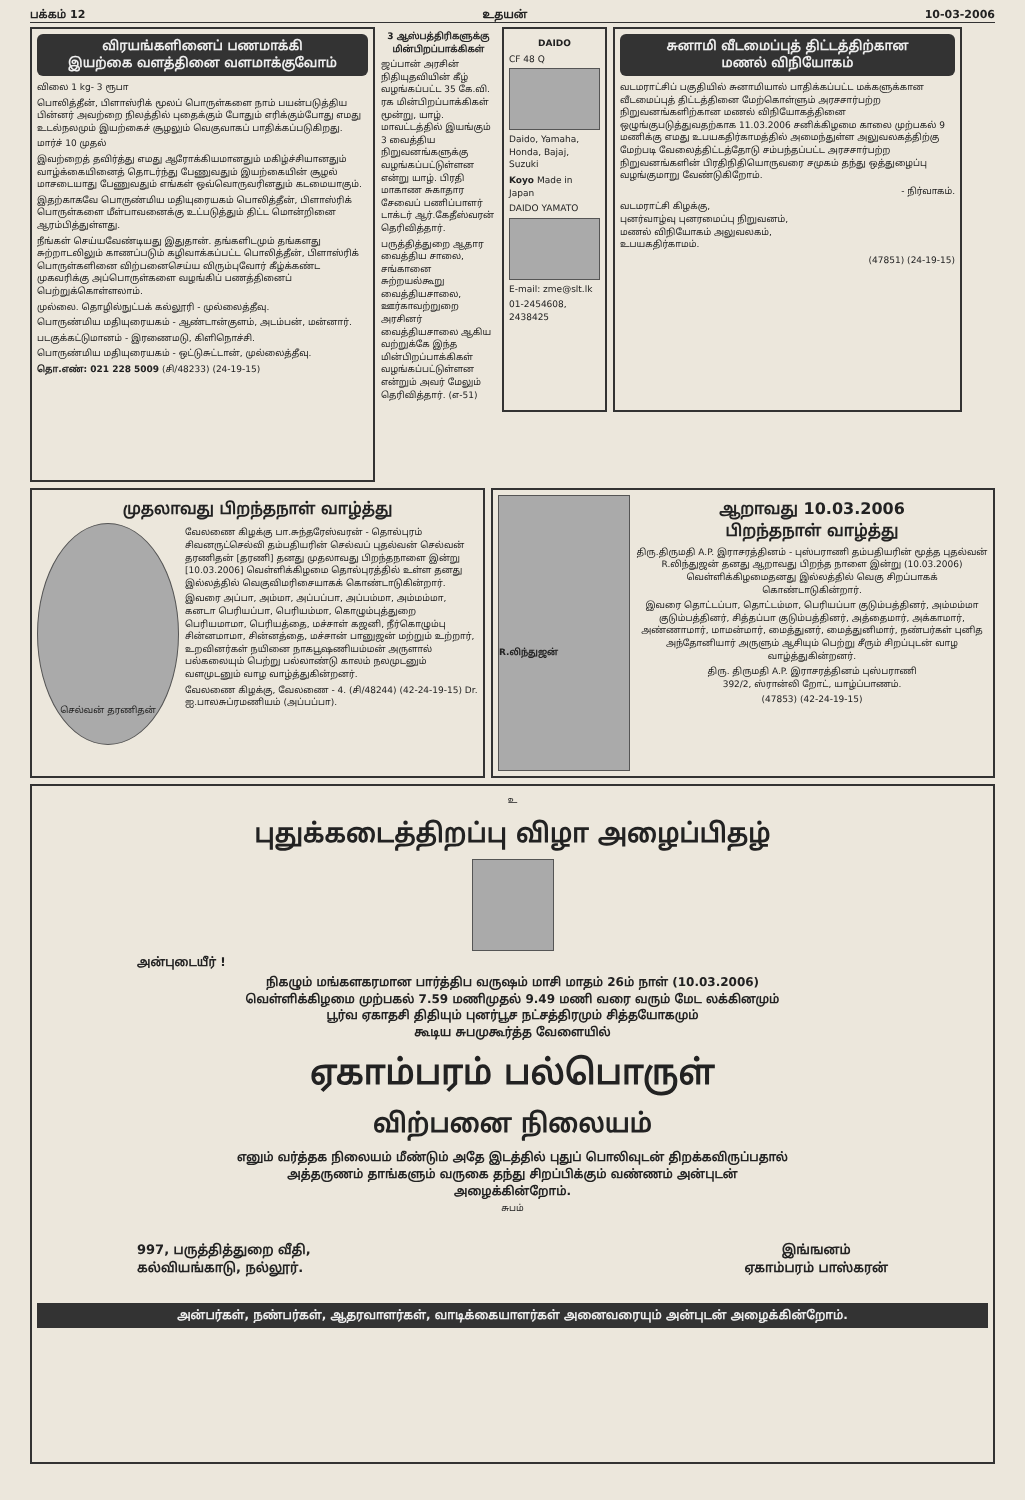பக்கம் 12 உதயன் 10-03-2006
விரயங்களினைப் பணமாக்கி
இயற்கை வளத்தினை வளமாக்குவோம்
விலை 1 kg- 3 ரூபா
பொலித்தீன், பிளாஸ்ரிக் மூலப் பொருள்களை நாம் பயன்படுத்திய பின்னர் அவற்றை நிலத்தில் புதைக்கும் போதும் எரிக்கும்போது எமது உடல்நலமும் இயற்கைச் சூழலும் வெகுவாகப் பாதிக்கப்படுகிறது.
மார்ச் 10 முதல்
இவற்றைத் தவிர்த்து எமது ஆரோக்கியமானதும் மகிழ்ச்சியானதும் வாழ்க்கையினைத் தொடர்ந்து பேணுவதும் இயற்கையின் சூழல் மாசடையாது பேணுவதும் எங்கள் ஒவ்வொருவரினதும் கடமையாகும்.
இதற்காகவே பொருண்மிய மதியுரையகம் பொலித்தீன், பிளாஸ்ரிக் பொருள்களை மீள்பாவனைக்கு உட்படுத்தும் திட்ட மொன்றினை ஆரம்பித்துள்ளது.
நீங்கள் செய்யவேண்டியது இதுதான். தங்களிடமும் தங்களது சுற்றாடலிலும் காணப்படும் கழிவாக்கப்பட்ட பொலித்தீன், பிளாஸ்ரிக் பொருள்களினை விற்பனைசெய்ய விரும்புவோர் கீழ்க்கண்ட முகவரிக்கு அப்பொருள்களை வழங்கிப் பணத்தினைப் பெற்றுக்கொள்ளலாம்.
முல்லை. தொழில்நுட்பக் கல்லூரி - முல்லைத்தீவு.
பொருண்மிய மதியுரையகம் - ஆண்டான்குளம், அடம்பன், மன்னார்.
படகுக்கட்டுமானம் - இரணைமடு, கிளிநொச்சி.
பொருண்மிய மதியுரையகம் - ஒட்டுசுட்டான், முல்லைத்தீவு.
தொ.எண்: 021 228 5009 (சி/48233) (24-19-15)
3 ஆஸ்பத்திரிகளுக்கு மின்பிறப்பாக்கிகள்
ஜப்பான் அரசின் நிதியுதவியின் கீழ் வழங்கப்பட்ட 35 கே.வி. ரக மின்பிறப்பாக்கிகள் மூன்று, யாழ். மாவட்டத்தில் இயங்கும் 3 வைத்திய நிறுவனங்களுக்கு வழங்கப்பட்டுள்ளன என்று யாழ். பிரதி மாகாண சுகாதார சேவைப் பணிப்பாளர் டாக்டர் ஆர்.கேதீஸ்வரன் தெரிவித்தார்.
பருத்தித்துறை ஆதார வைத்திய சாலை, சங்கானை சுற்றயல்கூறு வைத்தியசாலை, ஊர்காவற்றுறை அரசினர் வைத்தியசாலை ஆகிய வற்றுக்கே இந்த மின்பிறப்பாக்கிகள் வழங்கப்பட்டுள்ளன என்றும் அவர் மேலும் தெரிவித்தார். (எ-51)
DAIDO
CF 48 Q
Daido, Yamaha, Honda, Bajaj, Suzuki
Koyo Made in Japan
DAIDO YAMATO
E-mail: zme@slt.lk
01-2454608, 2438425
சுனாமி வீடமைப்புத் திட்டத்திற்கான
மணல் விநியோகம்
வடமராட்சிப் பகுதியில் சுனாமியால் பாதிக்கப்பட்ட மக்களுக்கான வீடமைப்புத் திட்டத்தினை மேற்கொள்ளும் அரசசார்பற்ற நிறுவனங்களிற்கான மணல் விநியோகத்தினை ஒழுங்குபடுத்துவதற்காக 11.03.2006 சனிக்கிழமை காலை முற்பகல் 9 மணிக்கு எமது உபயகதிர்காமத்தில் அமைந்துள்ள அலுவலகத்திற்கு மேற்படி வேலைத்திட்டத்தோடு சம்பந்தப்பட்ட அரசசார்பற்ற நிறுவனங்களின் பிரதிநிதியொருவரை சமுகம் தந்து ஒத்துழைப்பு வழங்குமாறு வேண்டுகிறோம்.
- நிர்வாகம்.
வடமராட்சி கிழக்கு,
புனர்வாழ்வு புனரமைப்பு நிறுவனம்,
மணல் விநியோகம் அலுவலகம்,
உபயகதிர்காமம்.
(47851) (24-19-15)
முதலாவது பிறந்தநாள் வாழ்த்து
செல்வன் தரணிதன்
வேலணை கிழக்கு பா.சுந்தரேஸ்வரன் - தொல்புரம் சிவனருட்செல்வி தம்பதியரின் செல்வப் புதல்வன் செல்வன் தரணிதன் [தரணி] தனது முதலாவது பிறந்தநாளை இன்று [10.03.2006] வெள்ளிக்கிழமை தொல்புரத்தில் உள்ள தனது இல்லத்தில் வெகுவிமரிசையாகக் கொண்டாடுகின்றார்.
இவரை அப்பா, அம்மா, அப்பப்பா, அப்பம்மா, அம்மம்மா, கனடா பெரியப்பா, பெரியம்மா, கொழும்புத்துறை பெரியமாமா, பெரியத்தை, மச்சாள் கஜனி, நீர்கொழும்பு சின்னமாமா, சின்னத்தை, மச்சான் பானுஜன் மற்றும் உற்றார், உறவினர்கள் நயினை நாகபூஷணியம்மன் அருளால் பல்கலையும் பெற்று பல்லாண்டு காலம் நலமுடனும் வளமுடனும் வாழ வாழ்த்துகின்றனர்.
வேலணை கிழக்கு, வேலணை - 4. (சி/48244) (42-24-19-15) Dr. ஐ.பாலசுப்ரமணியம் (அப்பப்பா).
R.லிந்துஜன்
ஆறாவது 10.03.2006
பிறந்தநாள் வாழ்த்து
திரு.திருமதி A.P. இராசரத்தினம் - புஸ்பராணி தம்பதியரின் மூத்த புதல்வன் R.லிந்துஜன் தனது ஆறாவது பிறந்த நாளை இன்று (10.03.2006) வெள்ளிக்கிழமைதனது இல்லத்தில் வெகு சிறப்பாகக் கொண்டாடுகின்றார்.
இவரை தொட்டப்பா, தொட்டம்மா, பெரியப்பா குடும்பத்தினர், அம்மம்மா குடும்பத்தினர், சித்தப்பா குடும்பத்தினர், அத்தைமார், அக்காமார், அண்ணாமார், மாமன்மார், மைத்துனர், மைத்துனிமார், நண்பர்கள் புனித அந்தோனியார் அருளும் ஆசியும் பெற்று சீரும் சிறப்புடன் வாழ வாழ்த்துகின்றனர்.
திரு. திருமதி A.P. இராசரத்தினம் புஸ்பராணி
392/2, ஸ்ரான்லி றோட், யாழ்ப்பாணம்.
(47853) (42-24-19-15)
உ
புதுக்கடைத்திறப்பு விழா அழைப்பிதழ்
அன்புடையீர் !
நிகழும் மங்களகரமான பார்த்திப வருஷம் மாசி மாதம் 26ம் நாள் (10.03.2006)
வெள்ளிக்கிழமை முற்பகல் 7.59 மணிமுதல் 9.49 மணி வரை வரும் மேட லக்கினமும்
பூர்வ ஏகாதசி திதியும் புனர்பூச நட்சத்திரமும் சித்தயோகமும்
கூடிய சுபமுகூர்த்த வேளையில்
ஏகாம்பரம் பல்பொருள்
விற்பனை நிலையம்
எனும் வர்த்தக நிலையம் மீண்டும் அதே இடத்தில் புதுப் பொலிவுடன் திறக்கவிருப்பதால்
அத்தருணம் தாங்களும் வருகை தந்து சிறப்பிக்கும் வண்ணம் அன்புடன்
அழைக்கின்றோம்.
சுபம்
997, பருத்தித்துறை வீதி,
கல்வியங்காடு, நல்லூர்.
இங்ஙனம்
ஏகாம்பரம் பாஸ்கரன்
அன்பர்கள், நண்பர்கள், ஆதரவாளர்கள், வாடிக்கையாளர்கள் அனைவரையும் அன்புடன் அழைக்கின்றோம்.